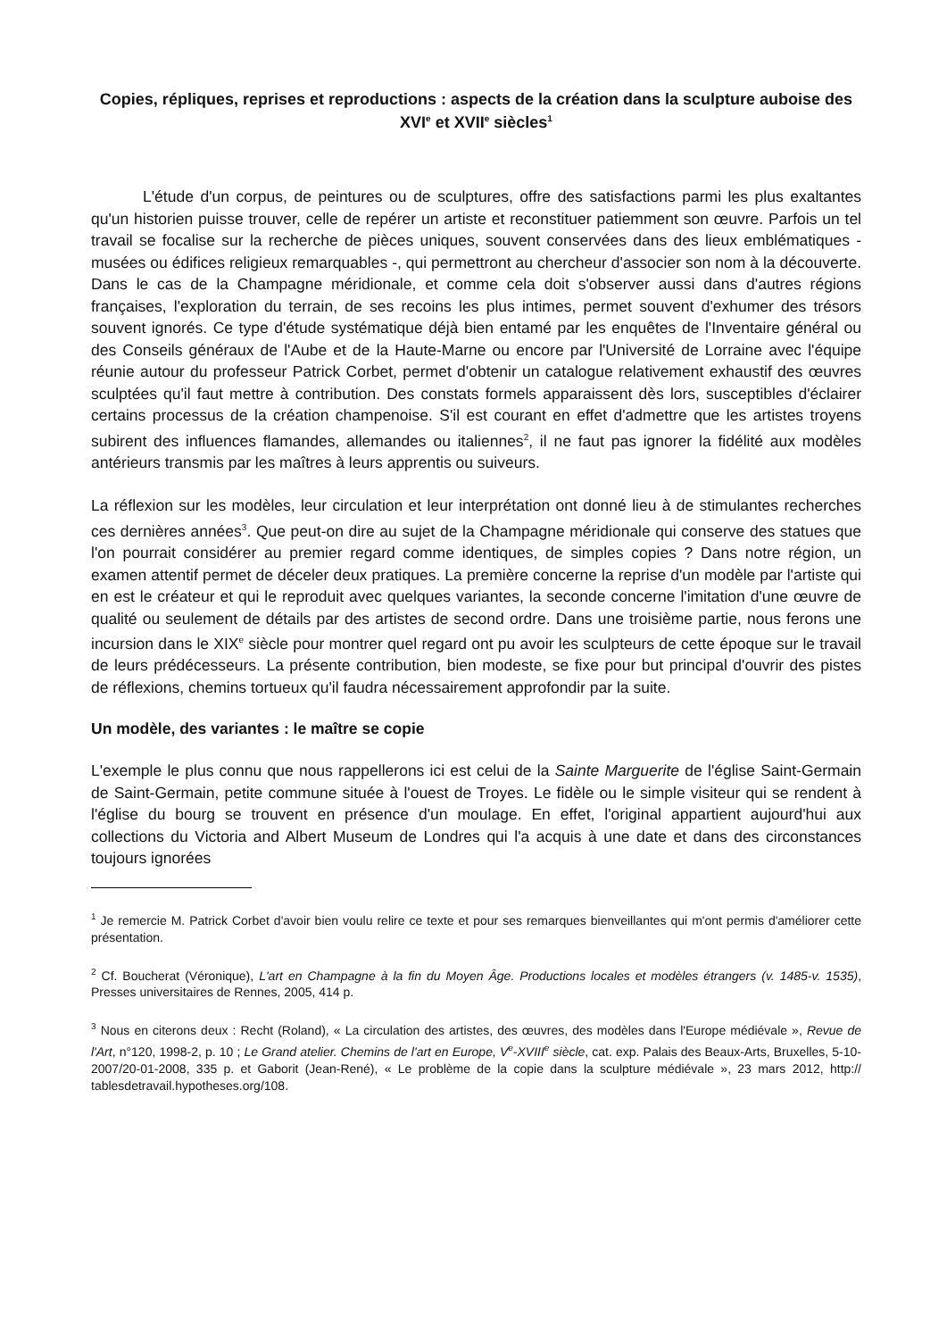Copies, répliques, reprises et reproductions : aspects de la création dans la sculpture auboise des XVI<sup>e</sup> et XVII<sup>e</sup> siècles<sup>1</sup>
L'étude d'un corpus, de peintures ou de sculptures, offre des satisfactions parmi les plus exaltantes qu'un historien puisse trouver, celle de repérer un artiste et reconstituer patiemment son œuvre. Parfois un tel travail se focalise sur la recherche de pièces uniques, souvent conservées dans des lieux emblématiques - musées ou édifices religieux remarquables -, qui permettront au chercheur d'associer son nom à la découverte. Dans le cas de la Champagne méridionale, et comme cela doit s'observer aussi dans d'autres régions françaises, l'exploration du terrain, de ses recoins les plus intimes, permet souvent d'exhumer des trésors souvent ignorés. Ce type d'étude systématique déjà bien entamé par les enquêtes de l'Inventaire général ou des Conseils généraux de l'Aube et de la Haute-Marne ou encore par l'Université de Lorraine avec l'équipe réunie autour du professeur Patrick Corbet, permet d'obtenir un catalogue relativement exhaustif des œuvres sculptées qu'il faut mettre à contribution. Des constats formels apparaissent dès lors, susceptibles d'éclairer certains processus de la création champenoise. S'il est courant en effet d'admettre que les artistes troyens subirent des influences flamandes, allemandes ou italiennes<sup>2</sup>, il ne faut pas ignorer la fidélité aux modèles antérieurs transmis par les maîtres à leurs apprentis ou suiveurs.
La réflexion sur les modèles, leur circulation et leur interprétation ont donné lieu à de stimulantes recherches ces dernières années<sup>3</sup>. Que peut-on dire au sujet de la Champagne méridionale qui conserve des statues que l'on pourrait considérer au premier regard comme identiques, de simples copies ? Dans notre région, un examen attentif permet de déceler deux pratiques. La première concerne la reprise d'un modèle par l'artiste qui en est le créateur et qui le reproduit avec quelques variantes, la seconde concerne l'imitation d'une œuvre de qualité ou seulement de détails par des artistes de second ordre. Dans une troisième partie, nous ferons une incursion dans le XIX<sup>e</sup> siècle pour montrer quel regard ont pu avoir les sculpteurs de cette époque sur le travail de leurs prédécesseurs. La présente contribution, bien modeste, se fixe pour but principal d'ouvrir des pistes de réflexions, chemins tortueux qu'il faudra nécessairement approfondir par la suite.
Un modèle, des variantes : le maître se copie
L'exemple le plus connu que nous rappellerons ici est celui de la Sainte Marguerite de l'église Saint-Germain de Saint-Germain, petite commune située à l'ouest de Troyes. Le fidèle ou le simple visiteur qui se rendent à l'église du bourg se trouvent en présence d'un moulage. En effet, l'original appartient aujourd'hui aux collections du Victoria and Albert Museum de Londres qui l'a acquis à une date et dans des circonstances toujours ignorées
<sup>1</sup> Je remercie M. Patrick Corbet d'avoir bien voulu relire ce texte et pour ses remarques bienveillantes qui m'ont permis d'améliorer cette présentation.
<sup>2</sup> Cf. Boucherat (Véronique), L'art en Champagne à la fin du Moyen Âge. Productions locales et modèles étrangers (v. 1485-v. 1535), Presses universitaires de Rennes, 2005, 414 p.
<sup>3</sup> Nous en citerons deux : Recht (Roland), « La circulation des artistes, des œuvres, des modèles dans l'Europe médiévale », Revue de l'Art, n°120, 1998-2, p. 10 ; Le Grand atelier. Chemins de l'art en Europe, V<sup>e</sup>-XVIII<sup>e</sup> siècle, cat. exp. Palais des Beaux-Arts, Bruxelles, 5-10-2007/20-01-2008, 335 p. et Gaborit (Jean-René), « Le problème de la copie dans la sculpture médiévale », 23 mars 2012, http:// tablesdetravail.hypotheses.org/108.